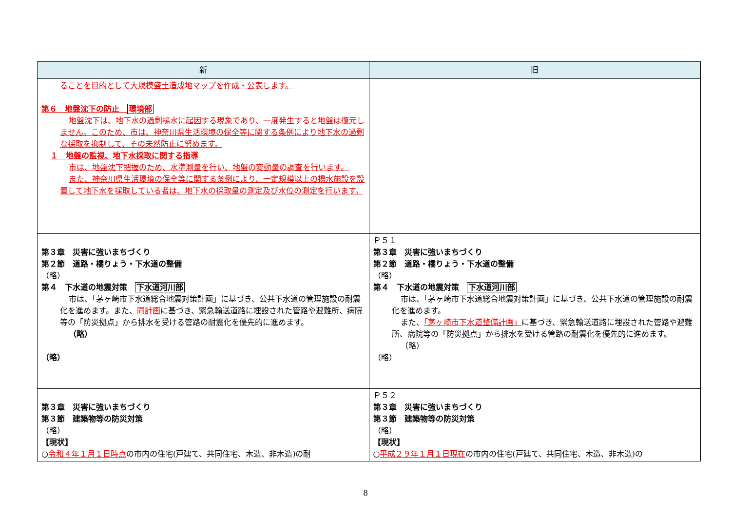| 新 | 旧 |
| --- | --- |
| ることを目的として大規模盛土造成地マップを作成・公表します。 第６ 地盤沈下の防止 環境部 地盤沈下は、地下水の過剰揚水に起因する現象であり、一度発生すると地盤は復元しません。このため、市は、神奈川県生活環境の保全等に関する条例により地下水の過剰な採取を抑制して、その未然防止に努めます。 １ 地盤の監視、地下水採取に関する指導 市は、地盤沈下把握のため、水準測量を行い、地盤の変動量の調査を行います。 また、神奈川県生活環境の保全等に関する条例により、一定規模以上の揚水施設を設置して地下水を採取している者は、地下水の採取量の測定及び水位の測定を行います。 | |
| 第３章 災害に強いまちづくり 第２節 道路・橋りょう・下水道の整備 （略） 第４ 下水道の地震対策 下水道河川部 市は、「茅ヶ崎市下水道総合地震対策計画」に基づき、公共下水道の管理施設の耐震化を進めます。また、 同計画 に基づき、緊急輸送道路に埋設された管路や避難所、病院等の「防災拠点」から排水を受ける管路の耐震化を優先的に進めます。 （略） （略） | Ｐ５１ 第３章 災害に強いまちづくり 第２節 道路・橋りょう・下水道の整備 （略） 第４ 下水道の地震対策 下水道河川部 市は、「茅ヶ崎市下水道総合地震対策計画」に基づき、公共下水道の管理施設の耐震化を進めます。 また、 「茅ヶ崎市下水道整備計画」 に基づき、緊急輸送道路に埋設された管路や避難所、病院等の「防災拠点」から排水を受ける管路の耐震化を優先的に進めます。 （略） （略） |
| 第３章 災害に強いまちづくり 第３節 建築物等の防災対策 （略） 【現状】 ○ 令和４年１月１日時点 の市内の住宅(戸建て、共同住宅、木造、非木造)の耐 | Ｐ５２ 第３章 災害に強いまちづくり 第３節 建築物等の防災対策 （略） 【現状】 ○ 平成２９年１月１日現在 の市内の住宅(戸建て、共同住宅、木造、非木造)の |
8